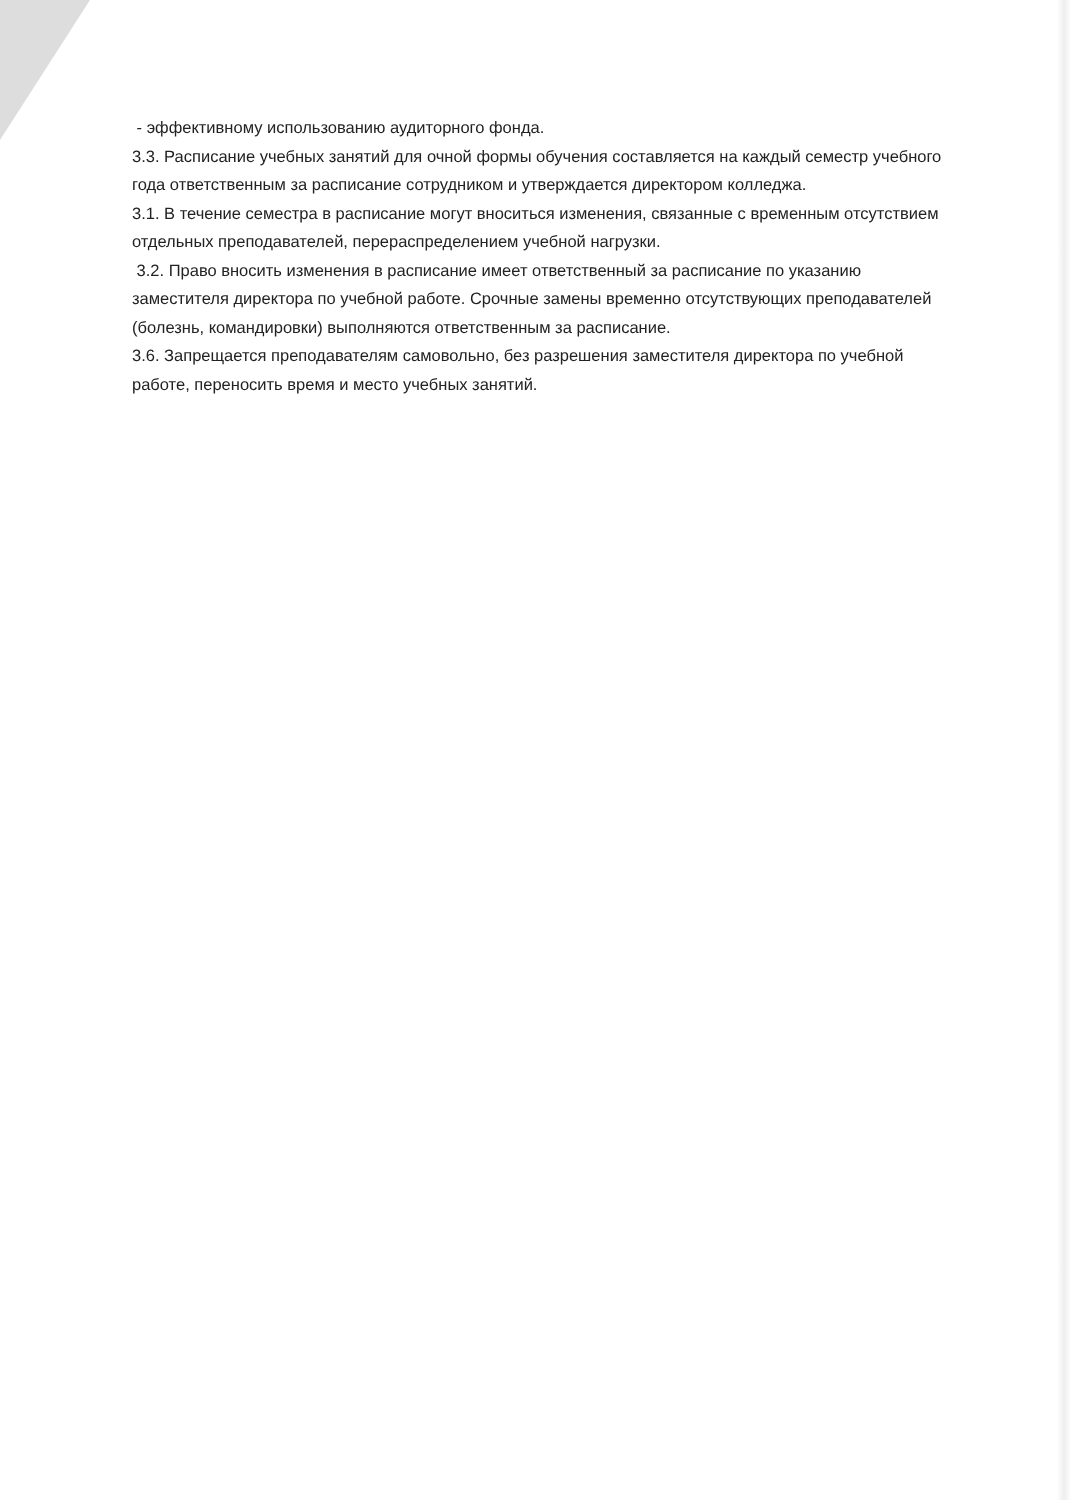- эффективному использованию аудиторного фонда.
3.3. Расписание учебных занятий для очной формы обучения составляется на каждый семестр учебного года ответственным за расписание сотрудником и утверждается директором колледжа.
3.1. В течение семестра в расписание могут вноситься изменения, связанные с временным отсутствием отдельных преподавателей, перераспределением учебной нагрузки.
3.2. Право вносить изменения в расписание имеет ответственный за расписание по указанию заместителя директора по учебной работе. Срочные замены временно отсутствующих преподавателей (болезнь, командировки) выполняются ответственным за расписание.
3.6. Запрещается преподавателям самовольно, без разрешения заместителя директора по учебной работе, переносить время и место учебных занятий.